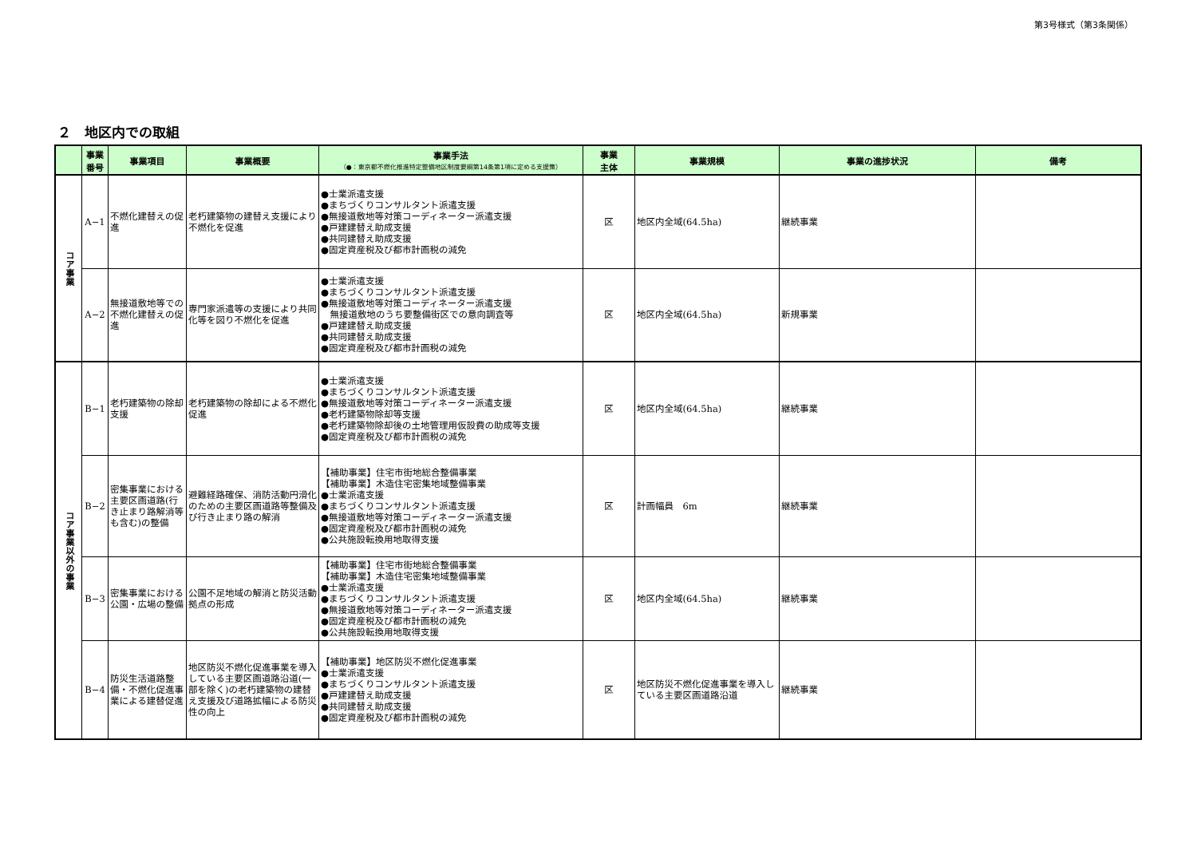第3号様式（第3条関係）
２　地区内での取組
| | 事業 番号 | 事業項目 | 事業概要 | 事業手法 （●：東京都不燃化推進特定整備地区制度要綱第14条第1項に定める支援策） | 事業 主体 | 事業規模 | 事業の進捗状況 | 備考 |
| --- | --- | --- | --- | --- | --- | --- | --- | --- |
| コア事業 | A−1 | 不燃化建替えの促進 | 老朽建築物の建替え支援により不燃化を促進 | ●士業派遣支援 ●まちづくりコンサルタント派遣支援 ●無接道敷地等対策コーディネーター派遣支援 ●戸建建替え助成支援 ●共同建替え助成支援 ●固定資産税及び都市計画税の減免 | 区 | 地区内全域(64.5ha) | 継続事業 | |
| | A−2 | 無接道敷地等での不燃化建替えの促進 | 専門家派遣等の支援により共同化等を図り不燃化を促進 | ●士業派遣支援 ●まちづくりコンサルタント派遣支援 ●無接道敷地等対策コーディネーター派遣支援 無接道敷地のうち要整備街区での意向調査等 ●戸建建替え助成支援 ●共同建替え助成支援 ●固定資産税及び都市計画税の減免 | 区 | 地区内全域(64.5ha) | 新規事業 | |
| コア事業以外の事業 | B−1 | 老朽建築物の除却支援 | 老朽建築物の除却による不燃化促進 | ●士業派遣支援 ●まちづくりコンサルタント派遣支援 ●無接道敷地等対策コーディネーター派遣支援 ●老朽建築物除却等支援 ●老朽建築物除却後の土地管理用仮設費の助成等支援 ●固定資産税及び都市計画税の減免 | 区 | 地区内全域(64.5ha) | 継続事業 | |
| | B−2 | 密集事業における主要区画道路(行き止まり路解消等も含む)の整備 | 避難経路確保、消防活動円滑化のための主要区画道路等整備及び行き止まり路の解消 | 【補助事業】住宅市街地総合整備事業 【補助事業】木造住宅密集地域整備事業 ●士業派遣支援 ●まちづくりコンサルタント派遣支援 ●無接道敷地等対策コーディネーター派遣支援 ●固定資産税及び都市計画税の減免 ●公共施設転換用地取得支援 | 区 | 計画幅員 6m | 継続事業 | |
| | B−3 | 密集事業における公園・広場の整備 | 公園不足地域の解消と防災活動拠点の形成 | 【補助事業】住宅市街地総合整備事業 【補助事業】木造住宅密集地域整備事業 ●士業派遣支援 ●まちづくりコンサルタント派遣支援 ●無接道敷地等対策コーディネーター派遣支援 ●固定資産税及び都市計画税の減免 ●公共施設転換用地取得支援 | 区 | 地区内全域(64.5ha) | 継続事業 | |
| | B−4 | 防災生活道路整備・不燃化促進事業による建替促進 | 地区防災不燃化促進事業を導入している主要区画道路沿道(一部を除く)の老朽建築物の建替え支援及び道路拡幅による防災性の向上 | 【補助事業】地区防災不燃化促進事業 ●士業派遣支援 ●まちづくりコンサルタント派遣支援 ●戸建建替え助成支援 ●共同建替え助成支援 ●固定資産税及び都市計画税の減免 | 区 | 地区防災不燃化促進事業を導入している主要区画道路沿道 | 継続事業 | |